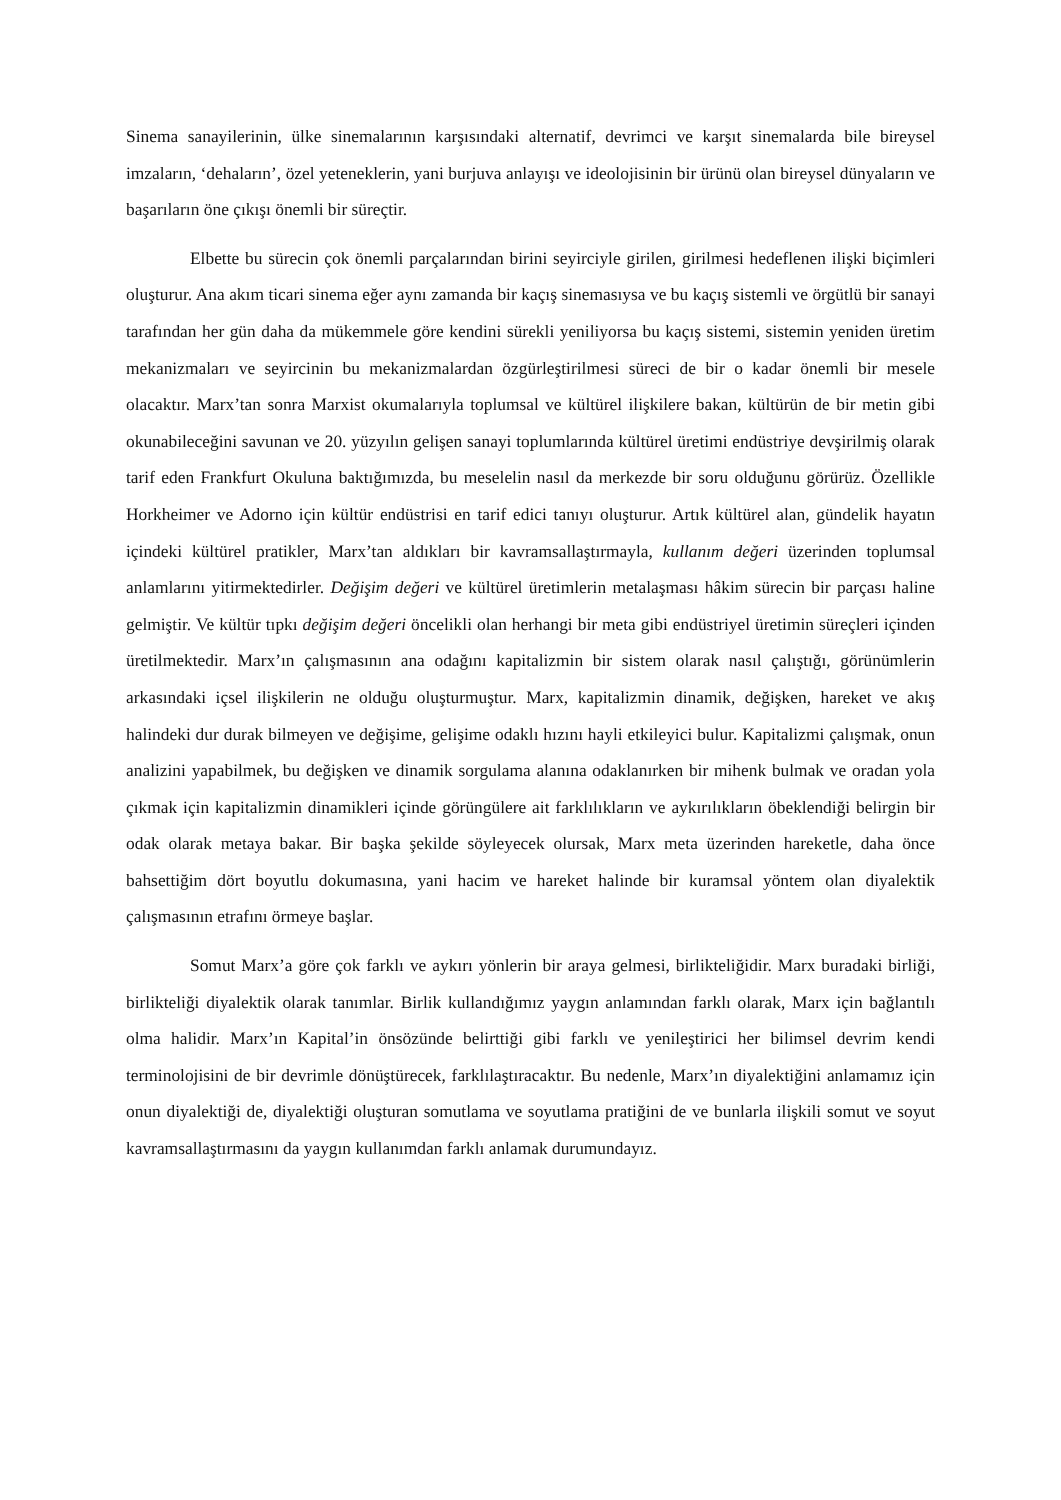Sinema sanayilerinin, ülke sinemalarının karşısındaki alternatif, devrimci ve karşıt sinemalarda bile bireysel imzaların, ‘dehaların’, özel yeteneklerin, yani burjuva anlayışı ve ideolojisinin bir ürünü olan bireysel dünyaların ve başarıların öne çıkışı önemli bir süreçtir.
Elbette bu sürecin çok önemli parçalarından birini seyirciyle girilen, girilmesi hedeflenen ilişki biçimleri oluşturur. Ana akım ticari sinema eğer aynı zamanda bir kaçış sinemasıysa ve bu kaçış sistemli ve örgütlü bir sanayi tarafından her gün daha da mükemmele göre kendini sürekli yeniliyorsa bu kaçış sistemi, sistemin yeniden üretim mekanizmaları ve seyircinin bu mekanizmalardan özgürleştirilmesi süreci de bir o kadar önemli bir mesele olacaktır. Marx’tan sonra Marxist okumalarıyla toplumsal ve kültürel ilişkilere bakan, kültürün de bir metin gibi okunabileceğini savunan ve 20. yüzyılın gelişen sanayi toplumlarında kültürel üretimi endüstriye devşirilmiş olarak tarif eden Frankfurt Okuluna baktığımızda, bu meselelin nasıl da merkezde bir soru olduğunu görürüz. Özellikle Horkheimer ve Adorno için kültür endüstrisi en tarif edici tanıyı oluşturur. Artık kültürel alan, gündelik hayatın içindeki kültürel pratikler, Marx’tan aldıkları bir kavramsallaştırmayla, kullanım değeri üzerinden toplumsal anlamlarını yitirmektedirler. Değişim değeri ve kültürel üretimlerin metalaşması hâkim sürecin bir parçası haline gelmiştir. Ve kültür tıpkı değişim değeri öncelikli olan herhangi bir meta gibi endüstriyel üretimin süreçleri içinden üretilmektedir. Marx’ın çalışmasının ana odağını kapitalizmin bir sistem olarak nasıl çalıştığı, görünümlerin arkasındaki içsel ilişkilerin ne olduğu oluşturmuştur. Marx, kapitalizmin dinamik, değişken, hareket ve akış halindeki dur durak bilmeyen ve değişime, gelişime odaklı hızını hayli etkileyici bulur. Kapitalizmi çalışmak, onun analizini yapabilmek, bu değişken ve dinamik sorgulama alanına odaklanırken bir mihenk bulmak ve oradan yola çıkmak için kapitalizmin dinamikleri içinde görüngülere ait farklılıkların ve aykırılıkların öbeklendiği belirgin bir odak olarak metaya bakar. Bir başka şekilde söyleyecek olursak, Marx meta üzerinden hareketle, daha önce bahsettiğim dört boyutlu dokumasına, yani hacim ve hareket halinde bir kuramsal yöntem olan diyalektik çalışmasının etrafını örmeye başlar.
Somut Marx’a göre çok farklı ve aykırı yönlerin bir araya gelmesi, birlikteliğidir. Marx buradaki birliği, birlikteliği diyalektik olarak tanımlar. Birlik kullandığımız yaygın anlamından farklı olarak, Marx için bağlantılı olma halidir. Marx’ın Kapital’in önsözünde belirttiği gibi farklı ve yenileştirici her bilimsel devrim kendi terminolojisini de bir devrimle dönüştürecek, farklılaştıracaktır. Bu nedenle, Marx’ın diyalektiğini anlamamız için onun diyalektiği de, diyalektiği oluşturan somutlama ve soyutlama pratiğini de ve bunlarla ilişkili somut ve soyut kavramsallaştırmasını da yaygın kullanımdan farklı anlamak durumundayız.